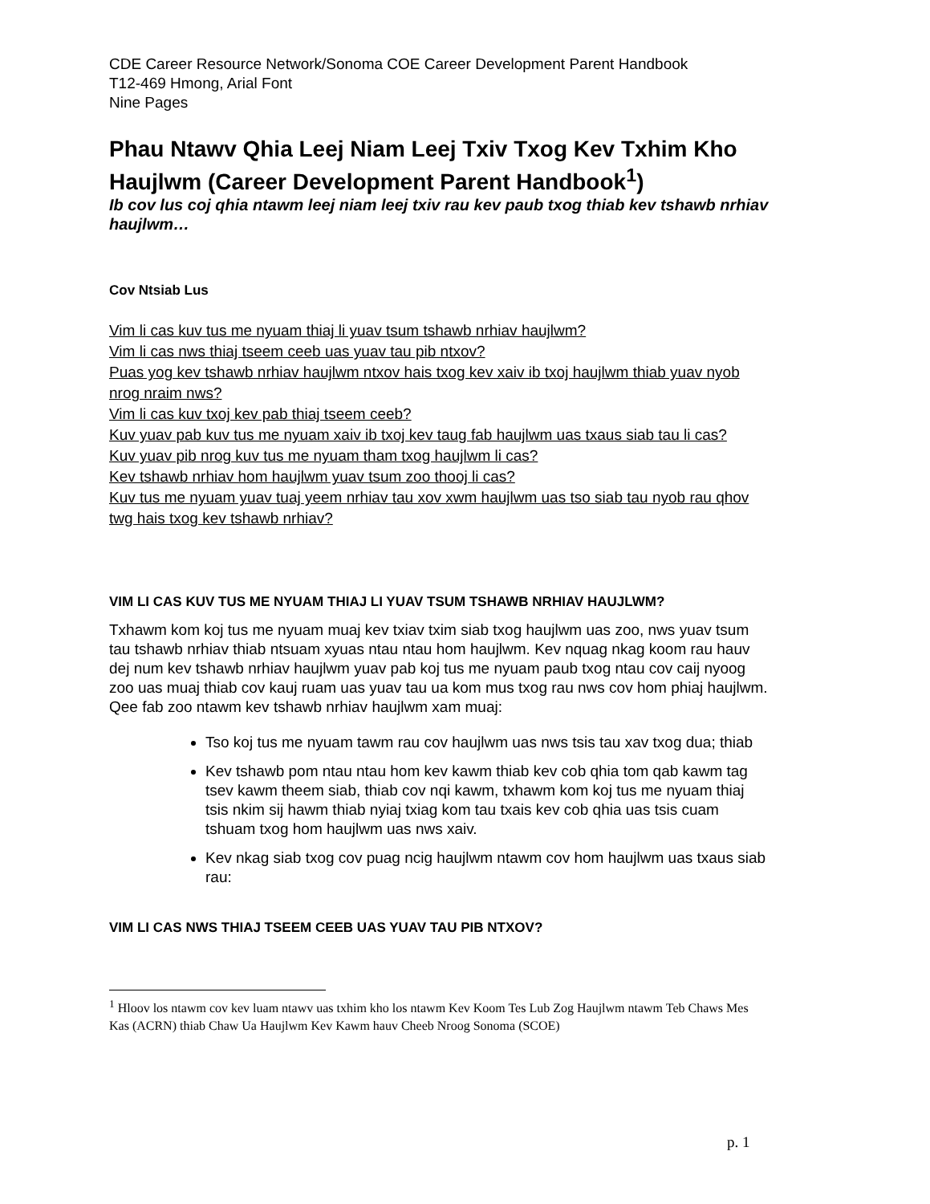CDE Career Resource Network/Sonoma COE Career Development Parent Handbook
T12-469 Hmong, Arial Font
Nine Pages
Phau Ntawv Qhia Leej Niam Leej Txiv Txog Kev Txhim Kho Haujlwm (Career Development Parent Handbook<sup>1</sup>)
Ib cov lus coj qhia ntawm leej niam leej txiv rau kev paub txog thiab kev tshawb nrhiav haujlwm…
Cov Ntsiab Lus
Vim li cas kuv tus me nyuam thiaj li yuav tsum tshawb nrhiav haujlwm?
Vim li cas nws thiaj tseem ceeb uas yuav tau pib ntxov?
Puas yog kev tshawb nrhiav haujlwm ntxov hais txog kev xaiv ib txoj haujlwm thiab yuav nyob nrog nraim nws?
Vim li cas kuv txoj kev pab thiaj tseem ceeb?
Kuv yuav pab kuv tus me nyuam xaiv ib txoj kev taug fab haujlwm uas txaus siab tau li cas?
Kuv yuav pib nrog kuv tus me nyuam tham txog haujlwm li cas?
Kev tshawb nrhiav hom haujlwm yuav tsum zoo thooj li cas?
Kuv tus me nyuam yuav tuaj yeem nrhiav tau xov xwm haujlwm uas tso siab tau nyob rau qhov twg hais txog kev tshawb nrhiav?
VIM LI CAS KUV TUS ME NYUAM THIAJ LI YUAV TSUM TSHAWB NRHIAV HAUJLWM?
Txhawm kom koj tus me nyuam muaj kev txiav txim siab txog haujlwm uas zoo, nws yuav tsum tau tshawb nrhiav thiab ntsuam xyuas ntau ntau hom haujlwm. Kev nquag nkag koom rau hauv dej num kev tshawb nrhiav haujlwm yuav pab koj tus me nyuam paub txog ntau cov caij nyoog zoo uas muaj thiab cov kauj ruam uas yuav tau ua kom mus txog rau nws cov hom phiaj haujlwm. Qee fab zoo ntawm kev tshawb nrhiav haujlwm xam muaj:
Tso koj tus me nyuam tawm rau cov haujlwm uas nws tsis tau xav txog dua; thiab
Kev tshawb pom ntau ntau hom kev kawm thiab kev cob qhia tom qab kawm tag tsev kawm theem siab, thiab cov nqi kawm, txhawm kom koj tus me nyuam thiaj tsis nkim sij hawm thiab nyiaj txiag kom tau txais kev cob qhia uas tsis cuam tshuam txog hom haujlwm uas nws xaiv.
Kev nkag siab txog cov puag ncig haujlwm ntawm cov hom haujlwm uas txaus siab rau:
VIM LI CAS NWS THIAJ TSEEM CEEB UAS YUAV TAU PIB NTXOV?
<sup>1</sup> Hloov los ntawm cov kev luam ntawv uas txhim kho los ntawm Kev Koom Tes Lub Zog Haujlwm ntawm Teb Chaws Mes Kas (ACRN) thiab Chaw Ua Haujlwm Kev Kawm hauv Cheeb Nroog Sonoma (SCOE)
p. 1